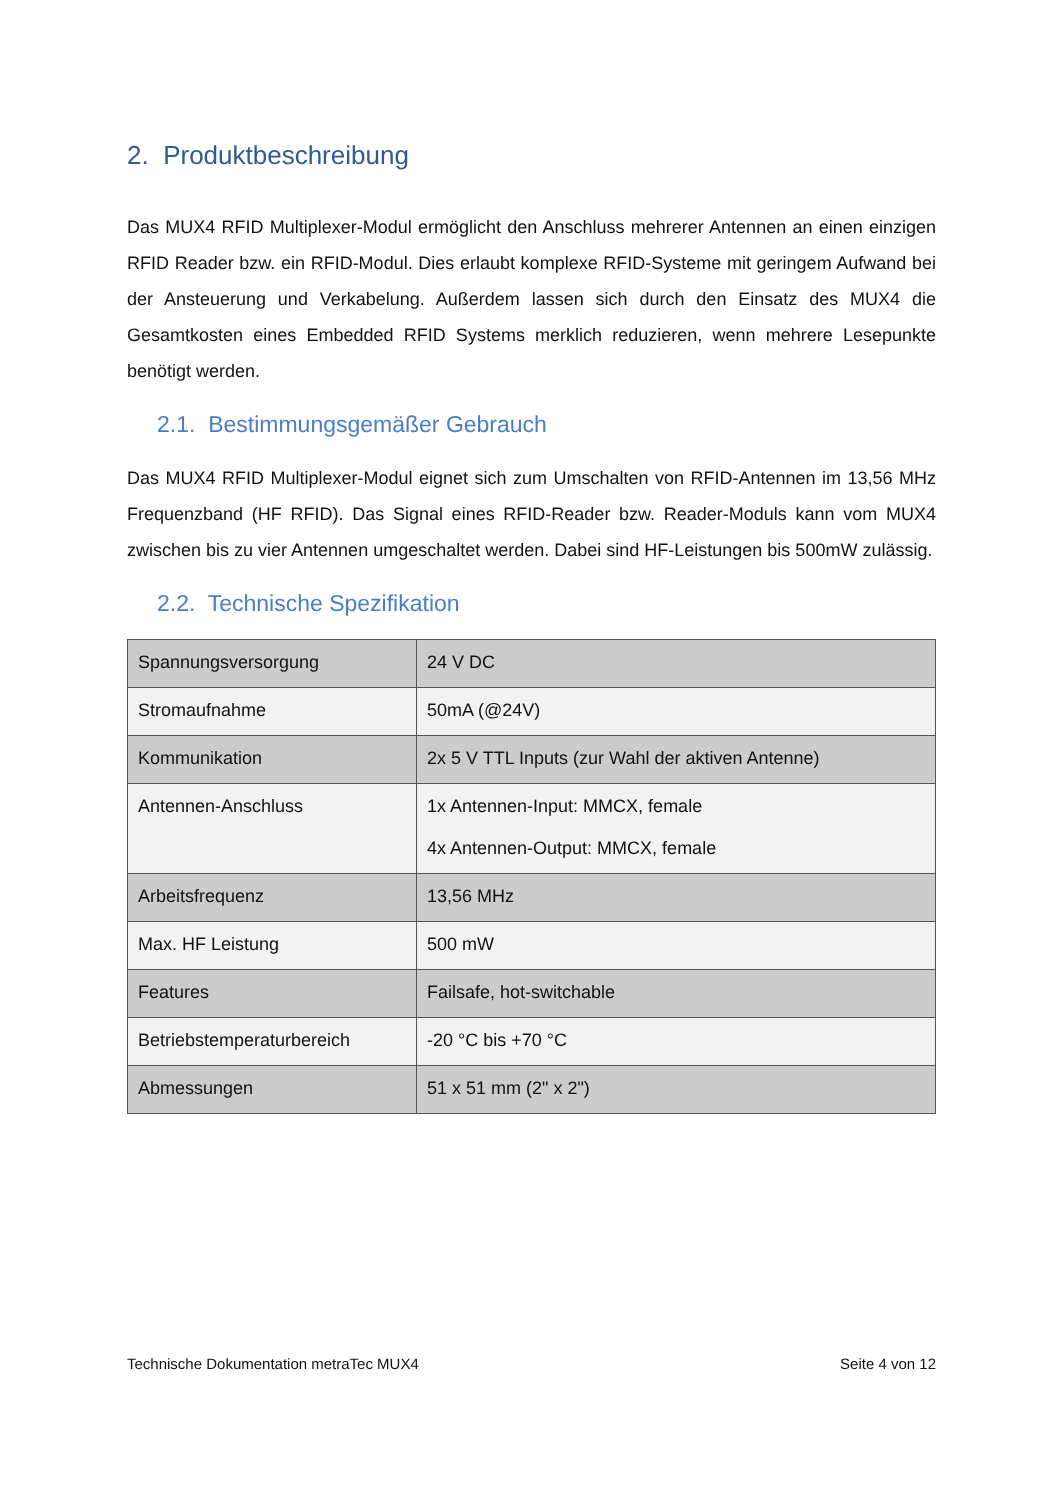2. Produktbeschreibung
Das MUX4 RFID Multiplexer-Modul ermöglicht den Anschluss mehrerer Antennen an einen einzigen RFID Reader bzw. ein RFID-Modul. Dies erlaubt komplexe RFID-Systeme mit geringem Aufwand bei der Ansteuerung und Verkabelung. Außerdem lassen sich durch den Einsatz des MUX4 die Gesamtkosten eines Embedded RFID Systems merklich reduzieren, wenn mehrere Lesepunkte benötigt werden.
2.1. Bestimmungsgemäßer Gebrauch
Das MUX4 RFID Multiplexer-Modul eignet sich zum Umschalten von RFID-Antennen im 13,56 MHz Frequenzband (HF RFID). Das Signal eines RFID-Reader bzw. Reader-Moduls kann vom MUX4 zwischen bis zu vier Antennen umgeschaltet werden. Dabei sind HF-Leistungen bis 500mW zulässig.
2.2. Technische Spezifikation
| Spannungsversorgung | 24 V DC |
| Stromaufnahme | 50mA (@24V) |
| Kommunikation | 2x 5 V TTL Inputs (zur Wahl der aktiven Antenne) |
| Antennen-Anschluss | 1x Antennen-Input: MMCX, female 4x Antennen-Output: MMCX, female |
| Arbeitsfrequenz | 13,56 MHz |
| Max. HF Leistung | 500 mW |
| Features | Failsafe, hot-switchable |
| Betriebstemperaturbereich | -20 °C bis +70 °C |
| Abmessungen | 51 x 51 mm (2" x 2") |
Technische Dokumentation metraTec MUX4 Seite 4 von 12